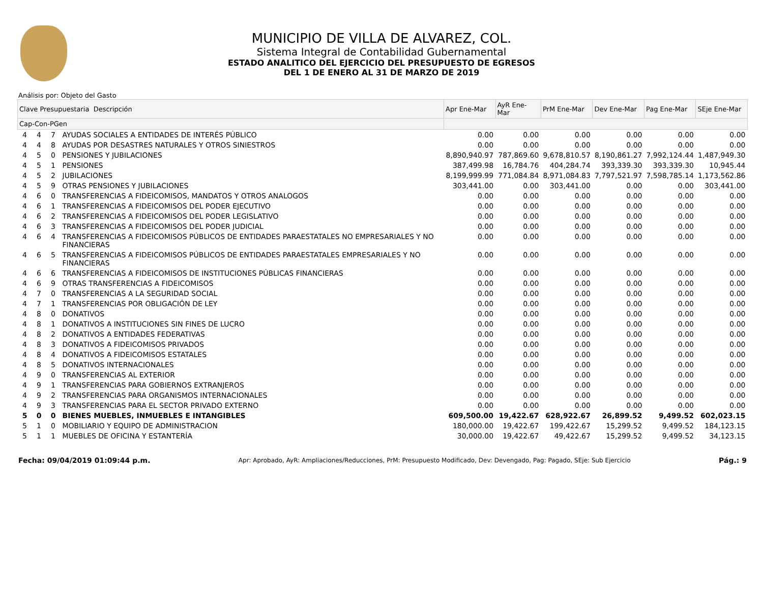MUNICIPIO DE VILLA DE ALVAREZ, COL.
Sistema Integral de Contabilidad Gubernamental
ESTADO ANALITICO DEL EJERCICIO DEL PRESUPUESTO DE EGRESOS
DEL 1 DE ENERO AL 31 DE MARZO DE 2019
Análisis por: Objeto del Gasto
| Clave Presupuestaria Descripción | | | | Apr Ene-Mar | AyR Ene-Mar | PrM Ene-Mar | Dev Ene-Mar | Pag Ene-Mar | SEje Ene-Mar |
| --- | --- | --- | --- | --- | --- | --- | --- | --- | --- |
| Cap-Con-PGen | | | | | | | | | |
| 4 | 4 | 7 | AYUDAS SOCIALES A ENTIDADES DE INTERÉS PÚBLICO | 0.00 | 0.00 | 0.00 | 0.00 | 0.00 | 0.00 |
| 4 | 4 | 8 | AYUDAS POR DESASTRES NATURALES Y OTROS SINIESTROS | 0.00 | 0.00 | 0.00 | 0.00 | 0.00 | 0.00 |
| 4 | 5 | 0 | PENSIONES Y JUBILACIONES | 8,890,940.97 | 787,869.60 | 9,678,810.57 | 8,190,861.27 | 7,992,124.44 | 1,487,949.30 |
| 4 | 5 | 1 | PENSIONES | 387,499.98 | 16,784.76 | 404,284.74 | 393,339.30 | 393,339.30 | 10,945.44 |
| 4 | 5 | 2 | JUBILACIONES | 8,199,999.99 | 771,084.84 | 8,971,084.83 | 7,797,521.97 | 7,598,785.14 | 1,173,562.86 |
| 4 | 5 | 9 | OTRAS PENSIONES Y JUBILACIONES | 303,441.00 | 0.00 | 303,441.00 | 0.00 | 0.00 | 303,441.00 |
| 4 | 6 | 0 | TRANSFERENCIAS A FIDEICOMISOS, MANDATOS Y OTROS ANALOGOS | 0.00 | 0.00 | 0.00 | 0.00 | 0.00 | 0.00 |
| 4 | 6 | 1 | TRANSFERENCIAS A FIDEICOMISOS DEL PODER EJECUTIVO | 0.00 | 0.00 | 0.00 | 0.00 | 0.00 | 0.00 |
| 4 | 6 | 2 | TRANSFERENCIAS A FIDEICOMISOS DEL PODER LEGISLATIVO | 0.00 | 0.00 | 0.00 | 0.00 | 0.00 | 0.00 |
| 4 | 6 | 3 | TRANSFERENCIAS A FIDEICOMISOS DEL PODER JUDICIAL | 0.00 | 0.00 | 0.00 | 0.00 | 0.00 | 0.00 |
| 4 | 6 | 4 | TRANSFERENCIAS A FIDEICOMISOS PÚBLICOS DE ENTIDADES PARAESTATALES NO EMPRESARIALES Y NO FINANCIERAS | 0.00 | 0.00 | 0.00 | 0.00 | 0.00 | 0.00 |
| 4 | 6 | 5 | TRANSFERENCIAS A FIDEICOMISOS PÚBLICOS DE ENTIDADES PARAESTATALES EMPRESARIALES Y NO FINANCIERAS | 0.00 | 0.00 | 0.00 | 0.00 | 0.00 | 0.00 |
| 4 | 6 | 6 | TRANSFERENCIAS A FIDEICOMISOS DE INSTITUCIONES PÚBLICAS FINANCIERAS | 0.00 | 0.00 | 0.00 | 0.00 | 0.00 | 0.00 |
| 4 | 6 | 9 | OTRAS TRANSFERENCIAS A FIDEICOMISOS | 0.00 | 0.00 | 0.00 | 0.00 | 0.00 | 0.00 |
| 4 | 7 | 0 | TRANSFERENCIAS A LA SEGURIDAD SOCIAL | 0.00 | 0.00 | 0.00 | 0.00 | 0.00 | 0.00 |
| 4 | 7 | 1 | TRANSFERENCIAS POR OBLIGACIÓN DE LEY | 0.00 | 0.00 | 0.00 | 0.00 | 0.00 | 0.00 |
| 4 | 8 | 0 | DONATIVOS | 0.00 | 0.00 | 0.00 | 0.00 | 0.00 | 0.00 |
| 4 | 8 | 1 | DONATIVOS A INSTITUCIONES SIN FINES DE LUCRO | 0.00 | 0.00 | 0.00 | 0.00 | 0.00 | 0.00 |
| 4 | 8 | 2 | DONATIVOS A ENTIDADES FEDERATIVAS | 0.00 | 0.00 | 0.00 | 0.00 | 0.00 | 0.00 |
| 4 | 8 | 3 | DONATIVOS A FIDEICOMISOS PRIVADOS | 0.00 | 0.00 | 0.00 | 0.00 | 0.00 | 0.00 |
| 4 | 8 | 4 | DONATIVOS A FIDEICOMISOS ESTATALES | 0.00 | 0.00 | 0.00 | 0.00 | 0.00 | 0.00 |
| 4 | 8 | 5 | DONATIVOS INTERNACIONALES | 0.00 | 0.00 | 0.00 | 0.00 | 0.00 | 0.00 |
| 4 | 9 | 0 | TRANSFERENCIAS AL EXTERIOR | 0.00 | 0.00 | 0.00 | 0.00 | 0.00 | 0.00 |
| 4 | 9 | 1 | TRANSFERENCIAS PARA GOBIERNOS EXTRANJEROS | 0.00 | 0.00 | 0.00 | 0.00 | 0.00 | 0.00 |
| 4 | 9 | 2 | TRANSFERENCIAS PARA ORGANISMOS INTERNACIONALES | 0.00 | 0.00 | 0.00 | 0.00 | 0.00 | 0.00 |
| 4 | 9 | 3 | TRANSFERENCIAS PARA EL SECTOR PRIVADO EXTERNO | 0.00 | 0.00 | 0.00 | 0.00 | 0.00 | 0.00 |
| 5 | 0 | 0 | BIENES MUEBLES, INMUEBLES E INTANGIBLES | 609,500.00 | 19,422.67 | 628,922.67 | 26,899.52 | 9,499.52 | 602,023.15 |
| 5 | 1 | 0 | MOBILIARIO Y EQUIPO DE ADMINISTRACION | 180,000.00 | 19,422.67 | 199,422.67 | 15,299.52 | 9,499.52 | 184,123.15 |
| 5 | 1 | 1 | MUEBLES DE OFICINA Y ESTANTERÍA | 30,000.00 | 19,422.67 | 49,422.67 | 15,299.52 | 9,499.52 | 34,123.15 |
Fecha: 09/04/2019 01:09:44 p.m. Apr: Aprobado, AyR: Ampliaciones/Reducciones, PrM: Presupuesto Modificado, Dev: Devengado, Pag: Pagado, SEje: Sub Ejercicio Pág.: 9